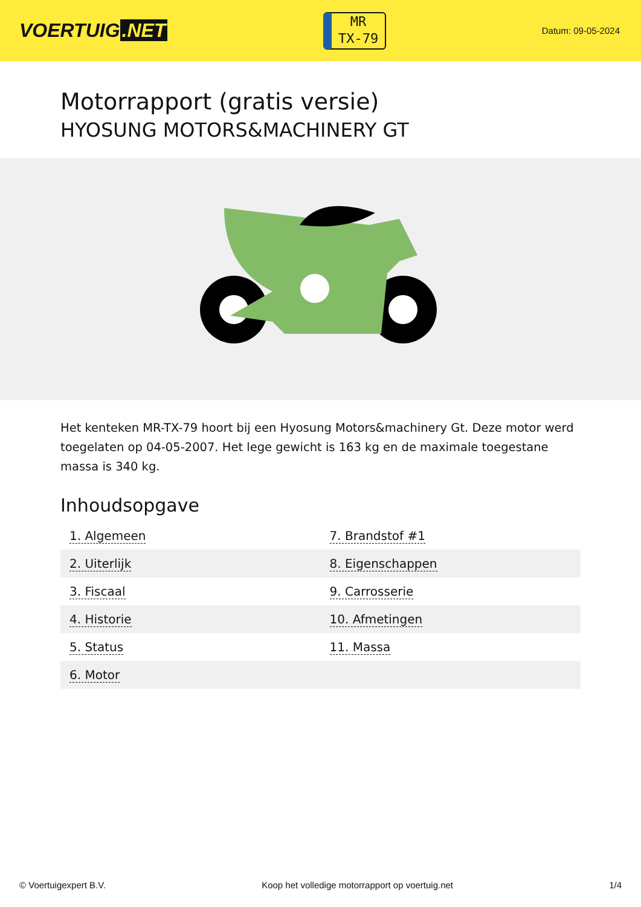VOERTUIG.NET
MR
TX-79
Datum: 09-05-2024
Motorrapport (gratis versie)
HYOSUNG MOTORS&MACHINERY GT
Het kenteken MR-TX-79 hoort bij een Hyosung Motors&machinery Gt. Deze motor werd toegelaten op 04-05-2007. Het lege gewicht is 163 kg en de maximale toegestane massa is 340 kg.
Inhoudsopgave
| 1. Algemeen | 7. Brandstof #1 |
| 2. Uiterlijk | 8. Eigenschappen |
| 3. Fiscaal | 9. Carrosserie |
| 4. Historie | 10. Afmetingen |
| 5. Status | 11. Massa |
| 6. Motor | |
© Voertuigexpert B.V. Koop het volledige motorrapport op voertuig.net 1/4